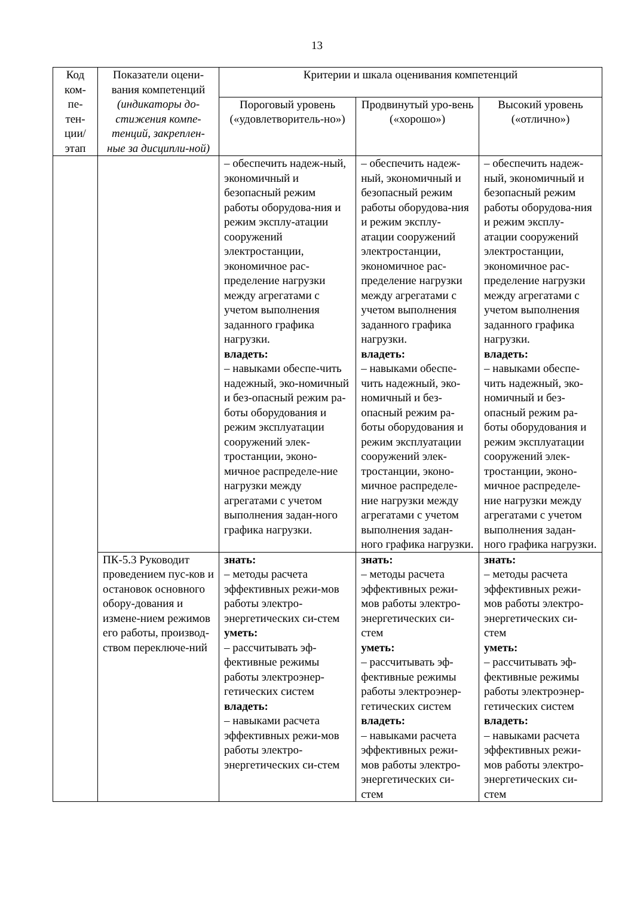13
| Код ком-пе-тен-ции/ этап | Показатели оцени-вания компетенций (индикаторы до-стижения компе-тенций, закреплен-ные за дисципли-ной) | Критерии и шкала оценивания компетенций | | |
| --- | --- | --- | --- | --- |
| | | Пороговый уровень («удовлетворитель-но») | Продвинутый уро-вень («хорошо») | Высокий уровень («отлично») |
| | | – обеспечить надеж-ный, экономичный и безопасный режим работы оборудова-ния и режим эксплу-атации сооружений электростанции, экономичное рас-пределение нагрузки между агрегатами с учетом выполнения заданного графика нагрузки. владеть: – навыками обеспе-чить надежный, эко-номичный и без-опасный режим ра-боты оборудования и режим эксплуатации сооружений элек-тростанции, эконо-мичное распределе-ние нагрузки между агрегатами с учетом выполнения задан-ного графика нагрузки. | – обеспечить надеж-ный, экономичный и безопасный режим работы оборудова-ния и режим эксплу-атации сооружений электростанции, экономичное рас-пределение нагрузки между агрегатами с учетом выполнения заданного графика нагрузки. владеть: – навыками обеспе-чить надежный, эко-номичный и без-опасный режим ра-боты оборудования и режим эксплуатации сооружений элек-тростанции, эконо-мичное распределе-ние нагрузки между агрегатами с учетом выполнения задан-ного графика нагрузки. | – обеспечить надеж-ный, экономичный и безопасный режим работы оборудова-ния и режим эксплу-атации сооружений электростанции, экономичное рас-пределение нагрузки между агрегатами с учетом выполнения заданного графика нагрузки. владеть: – навыками обеспе-чить надежный, эко-номичный и без-опасный режим ра-боты оборудования и режим эксплуатации сооружений элек-тростанции, эконо-мичное распределе-ние нагрузки между агрегатами с учетом выполнения задан-ного графика нагрузки. |
| | ПК-5.3 Руководит проведением пус-ков и остановок основного обору-дования и измене-нием режимов его работы, производ-ством переключе-ний | знать: – методы расчета эффективных режи-мов работы электро-энергетических си-стем уметь: – рассчитывать эф-фективные режимы работы электроэнер-гетических систем владеть: – навыками расчета эффективных режи-мов работы электро-энергетических си-стем | знать: – методы расчета эффективных режи-мов работы электро-энергетических си-стем уметь: – рассчитывать эф-фективные режимы работы электроэнер-гетических систем владеть: – навыками расчета эффективных режи-мов работы электро-энергетических си-стем | знать: – методы расчета эффективных режи-мов работы электро-энергетических си-стем уметь: – рассчитывать эф-фективные режимы работы электроэнер-гетических систем владеть: – навыками расчета эффективных режи-мов работы электро-энергетических си-стем |